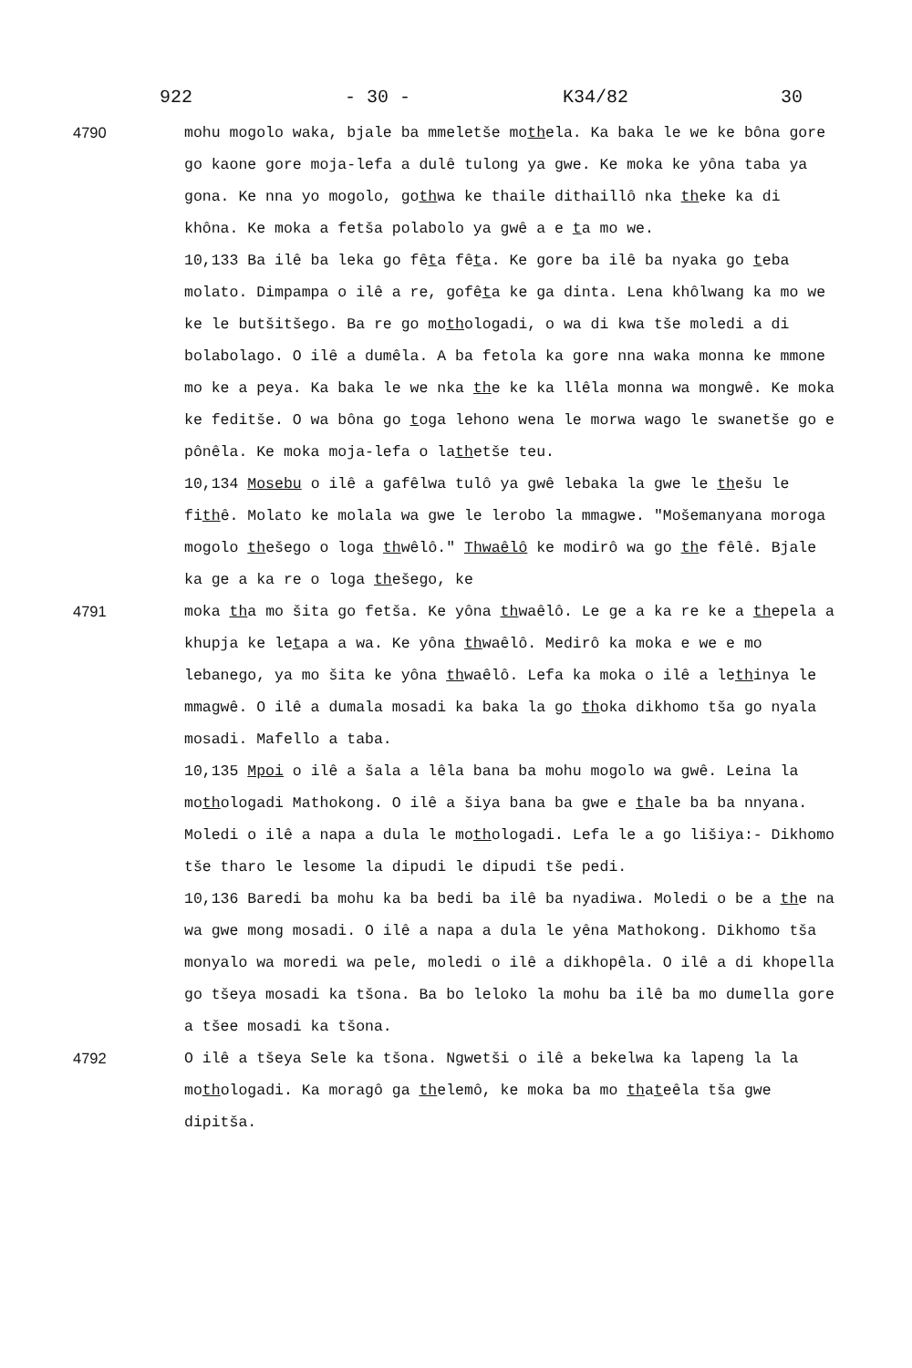922 - 30 - K34/82 30
4790 mohu mogolo waka, bjale ba mmeletše mothela. Ka baka le we ke bôna gore go kaone gore moja-lefa a dulê tulong ya gwe. Ke moka ke yôna taba ya gona. Ke nna yo mogolo, gothwa ke thaile dithaillô nka theke ka di khôna. Ke moka a fetša polabolo ya gwê a e ta mo we.
10,133 Ba ilê ba leka go fêta fêta. Ke gore ba ilê ba nyaka go teba molato. Dimpampa o ilê a re, gofêta ke ga dinta. Lena khôlwang ka mo we ke le butšitšego. Ba re go mothologadi, o wa di kwa tše moledi a di bolabolago. O ilê a dumêla. A ba fetola ka gore nna waka monna ke mmone mo ke a peya. Ka baka le we nka the ke ka llêla monna wa mongwê. Ke moka ke feditše. O wa bôna go toga lehono wena le morwa wago le swanetše go e pônêla. Ke moka moja-lefa o lathetše teu.
10,134 Mosebu o ilê a gafêlwa tulô ya gwê lebaka la gwe le thešu le fithê. Molato ke molala wa gwe le lerobo la mmagwe. "Mošemanyana moroga mogolo thešego o loga thwêlô." Thwaêlô ke modirô wa go the fêlê. Bjale ka ge a ka re o loga thešego, ke
4791 moka tha mo šita go fetša. Ke yôna thwaêlô. Le ge a ka re ke a thepela a khupja ke letapa a wa. Ke yôna thwaêlô. Medirô ka moka e we e mo lebanego, ya mo šita ke yôna thwaêlô. Lefa ka moka o ilê a lethinya le mmagwê. O ilê a dumala mosadi ka baka la go thoka dikhomo tša go nyala mosadi. Mafello a taba.
10,135 Mpoi o ilê a šala a lêla bana ba mohu mogolo wa gwê. Leina la mothologadi Mathokong. O ilê a šiya bana ba gwe e thale ba ba nnyana. Moledi o ilê a napa a dula le mothologadi. Lefa le a go lišiya:- Dikhomo tše tharo le lesome la dipudi le dipudi tše pedi.
10,136 Baredi ba mohu ka ba bedi ba ilê ba nyadiwa. Moledi o be a the na wa gwe mong mosadi. O ilê a napa a dula le yêna Mathokong. Dikhomo tša monyalo wa moredi wa pele, moledi o ilê a dikhopêla. O ilê a di khopella go tšeya mosadi ka tšona. Ba bo leloko la mohu ba ilê ba mo dumella gore a tšee mosadi ka tšona.
4792 O ilê a tšeya Sele ka tšona. Ngwetši o ilê a bekelwa ka lapeng la la mothologadi. Ka moragô ga thelemô, ke moka ba mo thateêla tša gwe dipitša.